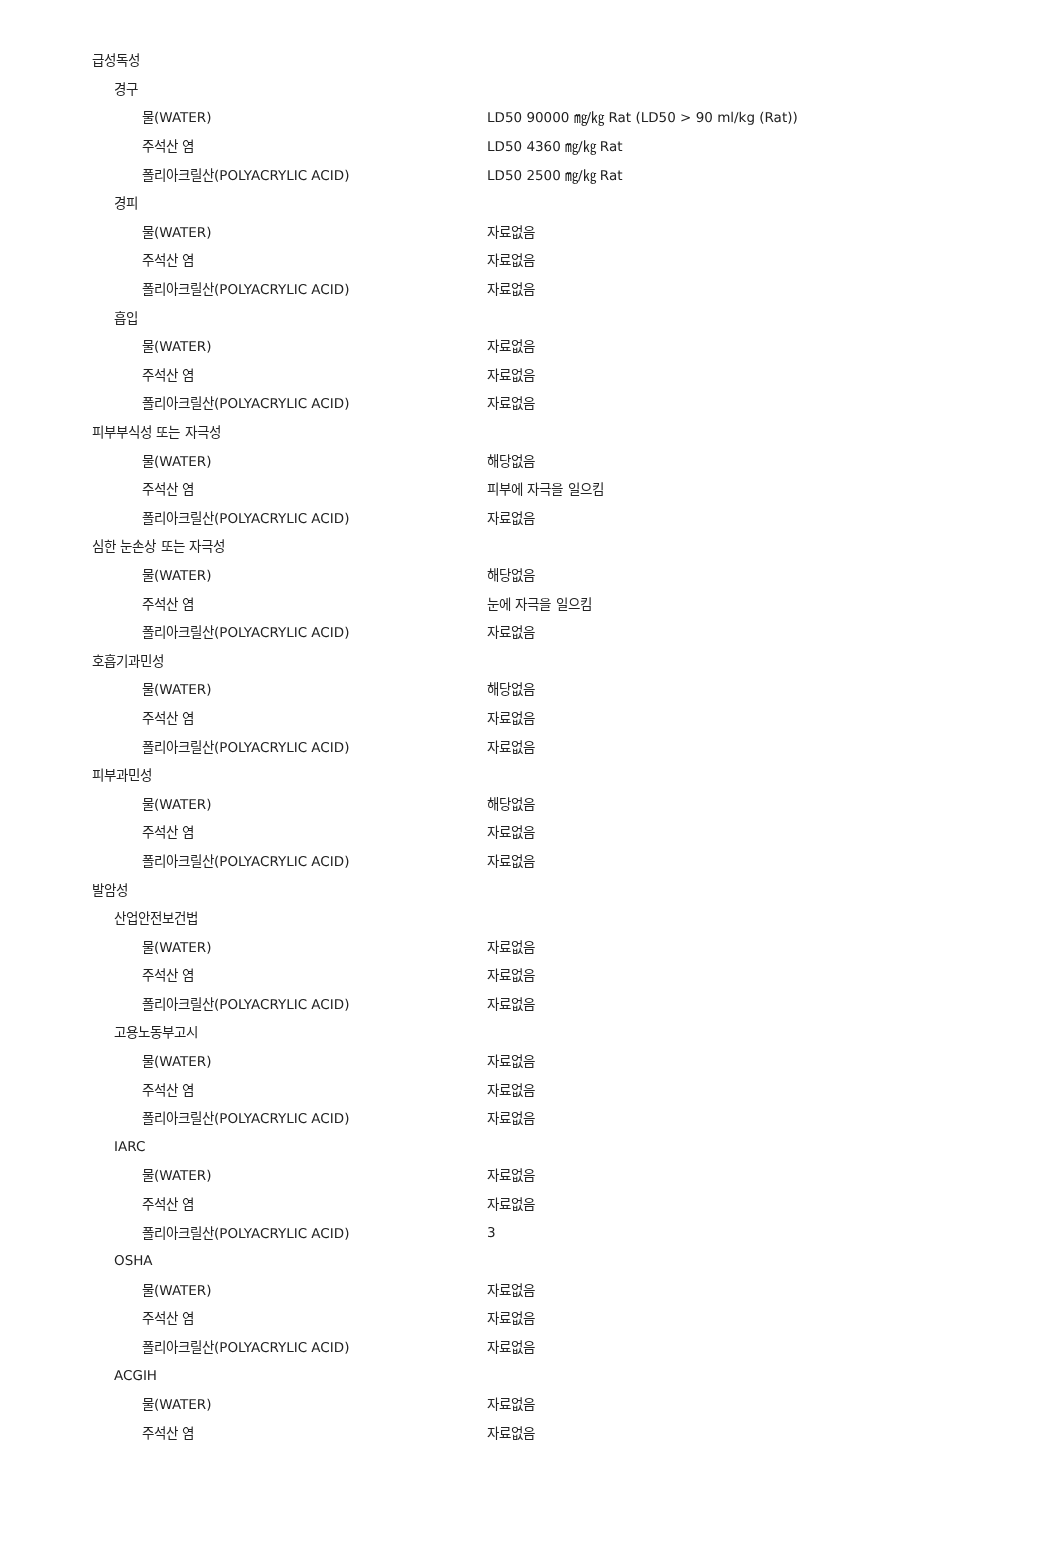| 급성독성 | |
| 경구 | |
| 물(WATER) | LD50 90000 ㎎/㎏ Rat (LD50 > 90 ml/kg (Rat)) |
| 주석산 염 | LD50 4360 ㎎/㎏ Rat |
| 폴리아크릴산(POLYACRYLIC ACID) | LD50 2500 ㎎/㎏ Rat |
| 경피 | |
| 물(WATER) | 자료없음 |
| 주석산 염 | 자료없음 |
| 폴리아크릴산(POLYACRYLIC ACID) | 자료없음 |
| 흡입 | |
| 물(WATER) | 자료없음 |
| 주석산 염 | 자료없음 |
| 폴리아크릴산(POLYACRYLIC ACID) | 자료없음 |
| 피부부식성 또는 자극성 | |
| 물(WATER) | 해당없음 |
| 주석산 염 | 피부에 자극을 일으킴 |
| 폴리아크릴산(POLYACRYLIC ACID) | 자료없음 |
| 심한 눈손상 또는 자극성 | |
| 물(WATER) | 해당없음 |
| 주석산 염 | 눈에 자극을 일으킴 |
| 폴리아크릴산(POLYACRYLIC ACID) | 자료없음 |
| 호흡기과민성 | |
| 물(WATER) | 해당없음 |
| 주석산 염 | 자료없음 |
| 폴리아크릴산(POLYACRYLIC ACID) | 자료없음 |
| 피부과민성 | |
| 물(WATER) | 해당없음 |
| 주석산 염 | 자료없음 |
| 폴리아크릴산(POLYACRYLIC ACID) | 자료없음 |
| 발암성 | |
| 산업안전보건법 | |
| 물(WATER) | 자료없음 |
| 주석산 염 | 자료없음 |
| 폴리아크릴산(POLYACRYLIC ACID) | 자료없음 |
| 고용노동부고시 | |
| 물(WATER) | 자료없음 |
| 주석산 염 | 자료없음 |
| 폴리아크릴산(POLYACRYLIC ACID) | 자료없음 |
| IARC | |
| 물(WATER) | 자료없음 |
| 주석산 염 | 자료없음 |
| 폴리아크릴산(POLYACRYLIC ACID) | 3 |
| OSHA | |
| 물(WATER) | 자료없음 |
| 주석산 염 | 자료없음 |
| 폴리아크릴산(POLYACRYLIC ACID) | 자료없음 |
| ACGIH | |
| 물(WATER) | 자료없음 |
| 주석산 염 | 자료없음 |